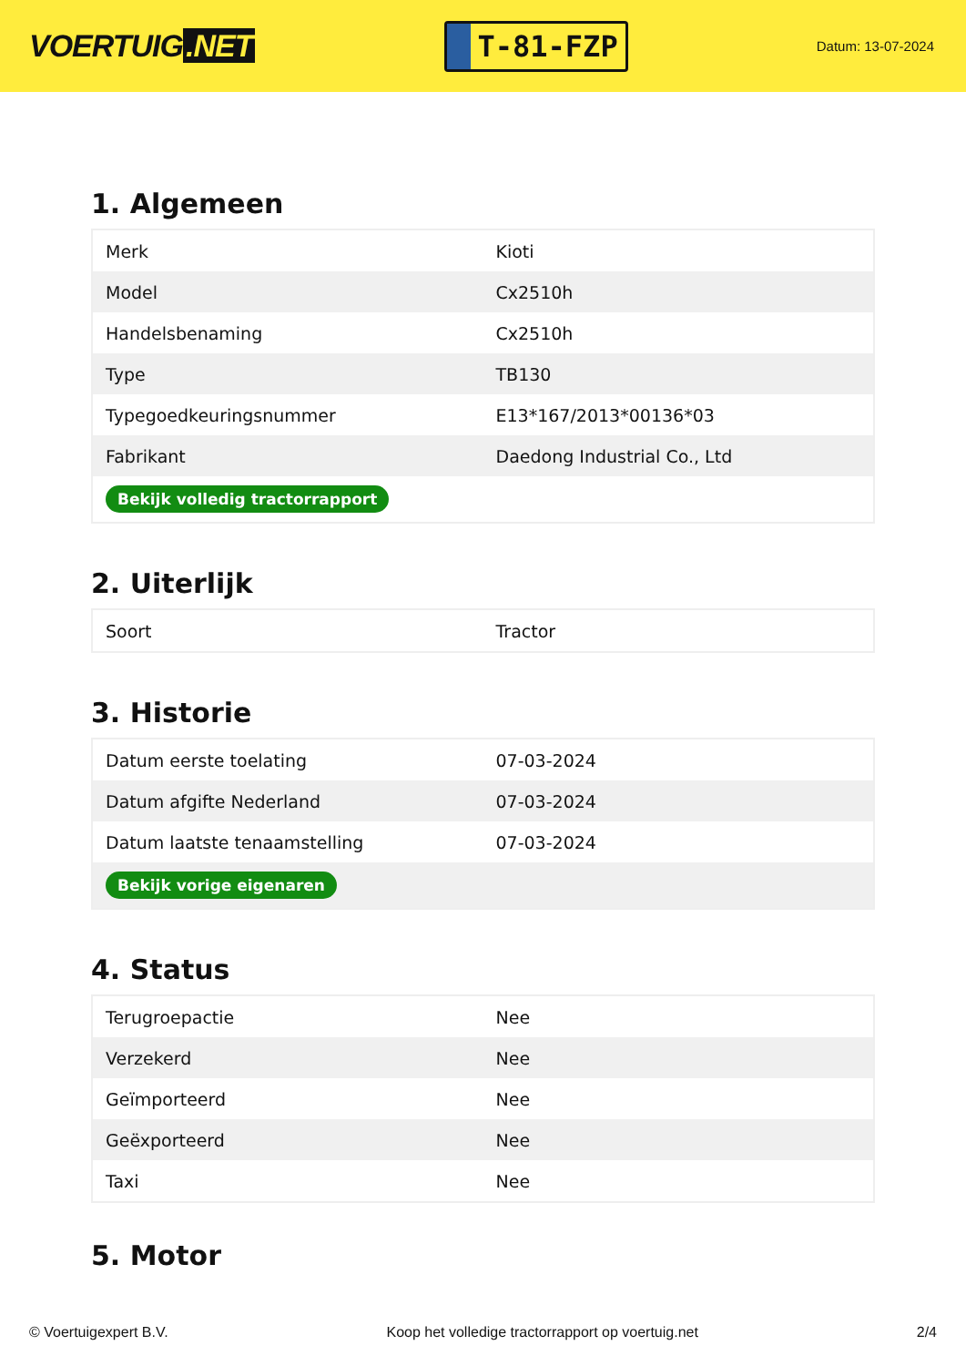VOERTUIG.NET
T-81-FZP
Datum: 13-07-2024
1. Algemeen
| Merk | Kioti |
| Model | Cx2510h |
| Handelsbenaming | Cx2510h |
| Type | TB130 |
| Typegoedkeuringsnummer | E13*167/2013*00136*03 |
| Fabrikant | Daedong Industrial Co., Ltd |
| Bekijk volledig tractorrapport | |
2. Uiterlijk
| Soort | Tractor |
3. Historie
| Datum eerste toelating | 07-03-2024 |
| Datum afgifte Nederland | 07-03-2024 |
| Datum laatste tenaamstelling | 07-03-2024 |
| Bekijk vorige eigenaren | |
4. Status
| Terugroepactie | Nee |
| Verzekerd | Nee |
| Geïmporteerd | Nee |
| Geëxporteerd | Nee |
| Taxi | Nee |
5. Motor
© Voertuigexpert B.V. Koop het volledige tractorrapport op voertuig.net 2/4